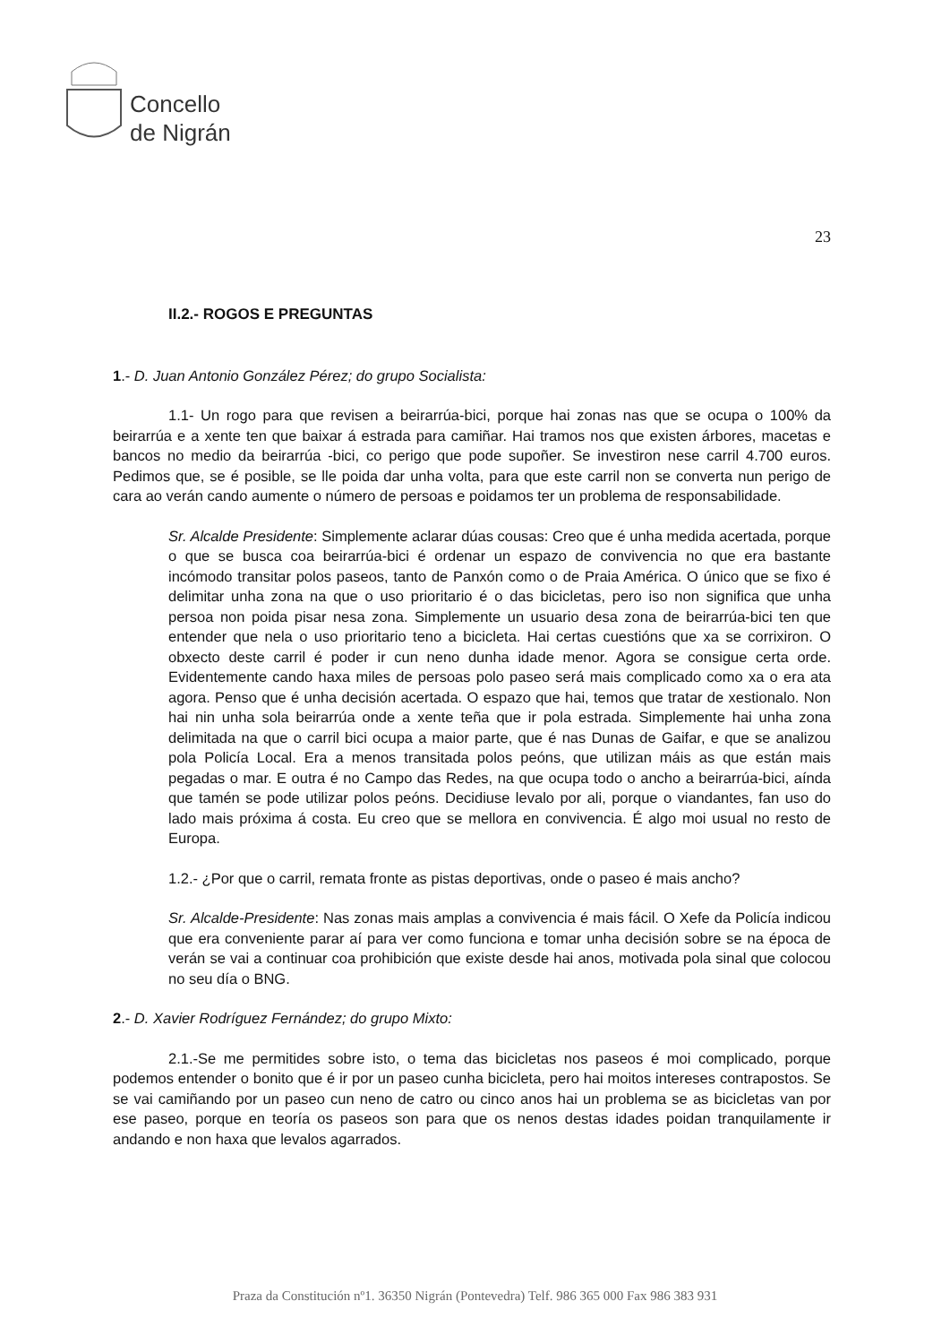Concello
de Nigrán
23
II.2.- ROGOS E PREGUNTAS
1.- D. Juan Antonio González Pérez; do grupo Socialista:
1.1- Un rogo para que revisen a beirarrúa-bici, porque hai zonas nas que se ocupa o 100% da beirarrúa e a xente ten que baixar á estrada para camiñar. Hai tramos nos que existen árbores, macetas e bancos no medio da beirarrúa -bici, co perigo que pode supoñer. Se investiron nese carril 4.700 euros. Pedimos que, se é posible, se lle poida dar unha volta, para que este carril non se converta nun perigo de cara ao verán cando aumente o número de persoas e poidamos ter un problema de responsabilidade.
Sr. Alcalde Presidente: Simplemente aclarar dúas cousas: Creo que é unha medida acertada, porque o que se busca coa beirarrúa-bici é ordenar un espazo de convivencia no que era bastante incómodo transitar polos paseos, tanto de Panxón como o de Praia América. O único que se fixo é delimitar unha zona na que o uso prioritario é o das bicicletas, pero iso non significa que unha persoa non poida pisar nesa zona. Simplemente un usuario desa zona de beirarrúa-bici ten que entender que nela o uso prioritario teno a bicicleta. Hai certas cuestións que xa se corrixiron. O obxecto deste carril é poder ir cun neno dunha idade menor. Agora se consigue certa orde. Evidentemente cando haxa miles de persoas polo paseo será mais complicado como xa o era ata agora. Penso que é unha decisión acertada. O espazo que hai, temos que tratar de xestionalo. Non hai nin unha sola beirarrúa onde a xente teña que ir pola estrada. Simplemente hai unha zona delimitada na que o carril bici ocupa a maior parte, que é nas Dunas de Gaifar, e que se analizou pola Policía Local. Era a menos transitada polos peóns, que utilizan máis as que están mais pegadas o mar. E outra é no Campo das Redes, na que ocupa todo o ancho a beirarrúa-bici, aínda que tamén se pode utilizar polos peóns. Decidiuse levalo por ali, porque o viandantes, fan uso do lado mais próxima á costa. Eu creo que se mellora en convivencia. É algo moi usual no resto de Europa.
1.2.- ¿Por que o carril, remata fronte as pistas deportivas, onde o paseo é mais ancho?
Sr. Alcalde-Presidente: Nas zonas mais amplas a convivencia é mais fácil. O Xefe da Policía indicou que era conveniente parar aí para ver como funciona e tomar unha decisión sobre se na época de verán se vai a continuar coa prohibición que existe desde hai anos, motivada pola sinal que colocou no seu día o BNG.
2.- D. Xavier Rodríguez Fernández; do grupo Mixto:
2.1.-Se me permitides sobre isto, o tema das bicicletas nos paseos é moi complicado, porque podemos entender o bonito que é ir por un paseo cunha bicicleta, pero hai moitos intereses contrapostos. Se se vai camiñando por un paseo cun neno de catro ou cinco anos hai un problema se as bicicletas van por ese paseo, porque en teoría os paseos son para que os nenos destas idades poidan tranquilamente ir andando e non haxa que levalos agarrados.
Praza da Constitución nº1. 36350 Nigrán (Pontevedra) Telf. 986 365 000 Fax 986 383 931